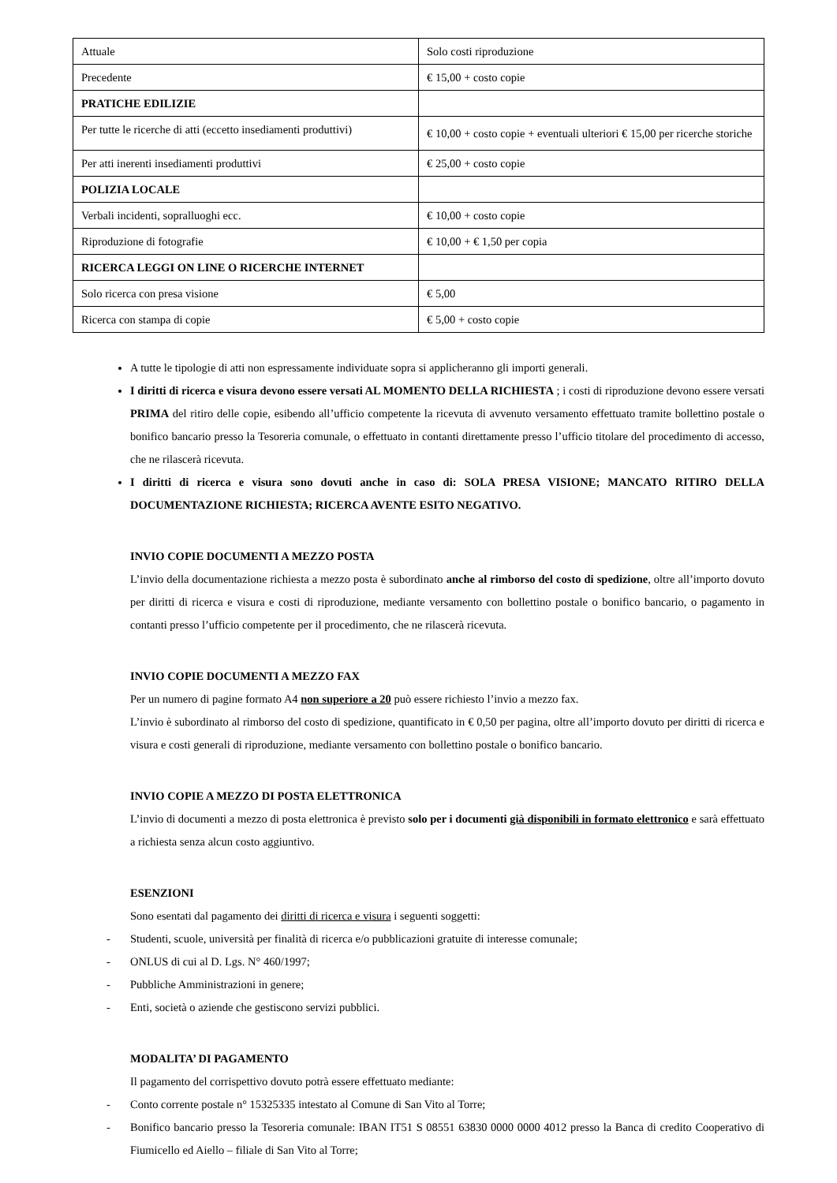| Attuale | Solo costi riproduzione |
| Precedente | € 15,00 + costo copie |
| PRATICHE EDILIZIE | |
| Per tutte le ricerche di atti (eccetto insediamenti produttivi) | € 10,00 + costo copie + eventuali ulteriori € 15,00 per ricerche storiche |
| Per atti inerenti insediamenti produttivi | € 25,00 + costo copie |
| POLIZIA LOCALE | |
| Verbali incidenti, sopralluoghi ecc. | € 10,00 + costo copie |
| Riproduzione di fotografie | € 10,00 + € 1,50 per copia |
| RICERCA LEGGI ON LINE O RICERCHE INTERNET | |
| Solo ricerca con presa visione | € 5,00 |
| Ricerca con stampa di copie | € 5,00 + costo copie |
A tutte le tipologie di atti non espressamente individuate sopra si applicheranno gli importi generali.
I diritti di ricerca e visura devono essere versati AL MOMENTO DELLA RICHIESTA ; i costi di riproduzione devono essere versati PRIMA del ritiro delle copie, esibendo all’ufficio competente la ricevuta di avvenuto versamento effettuato tramite bollettino postale o bonifico bancario presso la Tesoreria comunale, o effettuato in contanti direttamente presso l’ufficio titolare del procedimento di accesso, che ne rilascerà ricevuta.
I diritti di ricerca e visura sono dovuti anche in caso di: SOLA PRESA VISIONE; MANCATO RITIRO DELLA DOCUMENTAZIONE RICHIESTA; RICERCA AVENTE ESITO NEGATIVO.
INVIO COPIE DOCUMENTI A MEZZO POSTA
L’invio della documentazione richiesta a mezzo posta è subordinato anche al rimborso del costo di spedizione, oltre all’importo dovuto per diritti di ricerca e visura e costi di riproduzione, mediante versamento con bollettino postale o bonifico bancario, o pagamento in contanti presso l’ufficio competente per il procedimento, che ne rilascerà ricevuta.
INVIO COPIE DOCUMENTI A MEZZO FAX
Per un numero di pagine formato A4 non superiore a 20 può essere richiesto l’invio a mezzo fax.
L’invio è subordinato al rimborso del costo di spedizione, quantificato in € 0,50 per pagina, oltre all’importo dovuto per diritti di ricerca e visura e costi generali di riproduzione, mediante versamento con bollettino postale o bonifico bancario.
INVIO COPIE A MEZZO DI POSTA ELETTRONICA
L’invio di documenti a mezzo di posta elettronica è previsto solo per i documenti già disponibili in formato elettronico e sarà effettuato a richiesta senza alcun costo aggiuntivo.
ESENZIONI
Sono esentati dal pagamento dei diritti di ricerca e visura i seguenti soggetti:
- Studenti, scuole, università per finalità di ricerca e/o pubblicazioni gratuite di interesse comunale;
- ONLUS di cui al D. Lgs. N° 460/1997;
- Pubbliche Amministrazioni in genere;
- Enti, società o aziende che gestiscono servizi pubblici.
MODALITA’ DI PAGAMENTO
Il pagamento del corrispettivo dovuto potrà essere effettuato mediante:
- Conto corrente postale n° 15325335 intestato al Comune di San Vito al Torre;
- Bonifico bancario presso la Tesoreria comunale: IBAN IT51 S 08551 63830 0000 0000 4012 presso la Banca di credito Cooperativo di Fiumicello ed Aiello – filiale di San Vito al Torre;